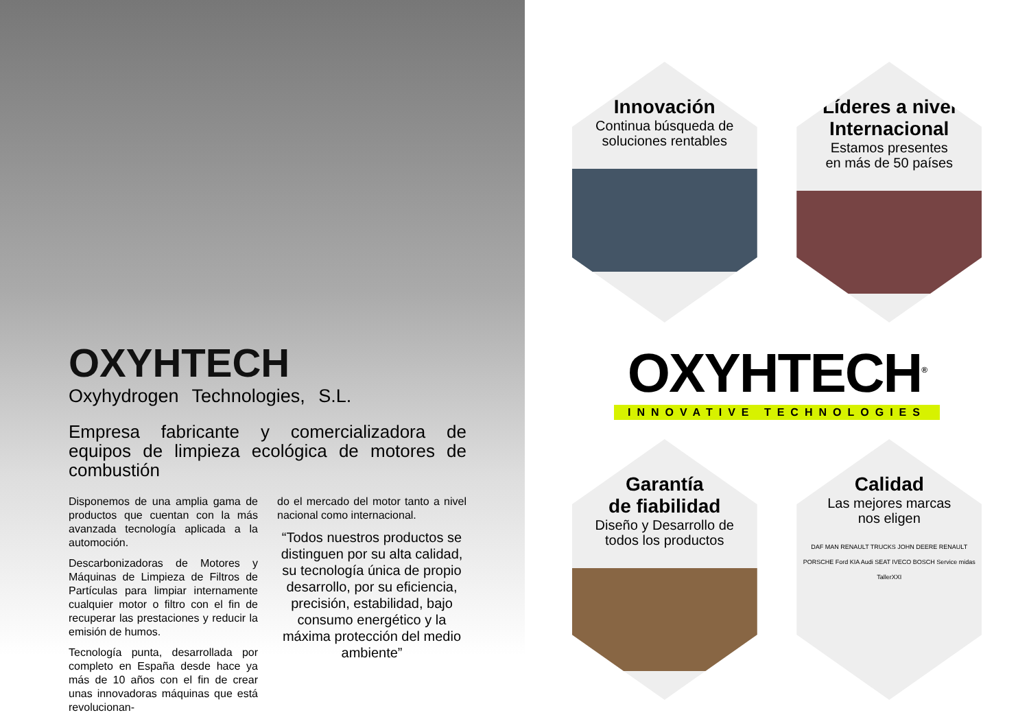OXYHTECH
Oxyhydrogen Technologies, S.L.
Empresa fabricante y comercializadora de equipos de limpieza ecológica de motores de combustión
Disponemos de una amplia gama de productos que cuentan con la más avanzada tecnología aplicada a la automoción.
Descarbonizadoras de Motores y Máquinas de Limpieza de Filtros de Partículas para limpiar internamente cualquier motor o filtro con el fin de recuperar las prestaciones y reducir la emisión de humos.
Tecnología punta, desarrollada por completo en España desde hace ya más de 10 años con el fin de crear unas innovadoras máquinas que está revolucionan-
do el mercado del motor tanto a nivel nacional como internacional.
“Todos nuestros productos se distinguen por su alta calidad, su tecnología única de propio desarrollo, por su eficiencia, precisión, estabilidad, bajo consumo energético y la máxima protección del medio ambiente”
Innovación
Continua búsqueda de
soluciones rentables
Líderes a nivel Internacional
Estamos presentes
en más de 50 países
OXYHTECH<sup>®</sup>
INNOVATIVE TECHNOLOGIES
Garantía
de fiabilidad
Diseño y Desarrollo de
todos los productos
Calidad
Las mejores marcas
nos eligen
DAF MAN RENAULT TRUCKS JOHN DEERE RENAULT PORSCHE Ford KIA Audi SEAT IVECO BOSCH Service midas TallerXXI